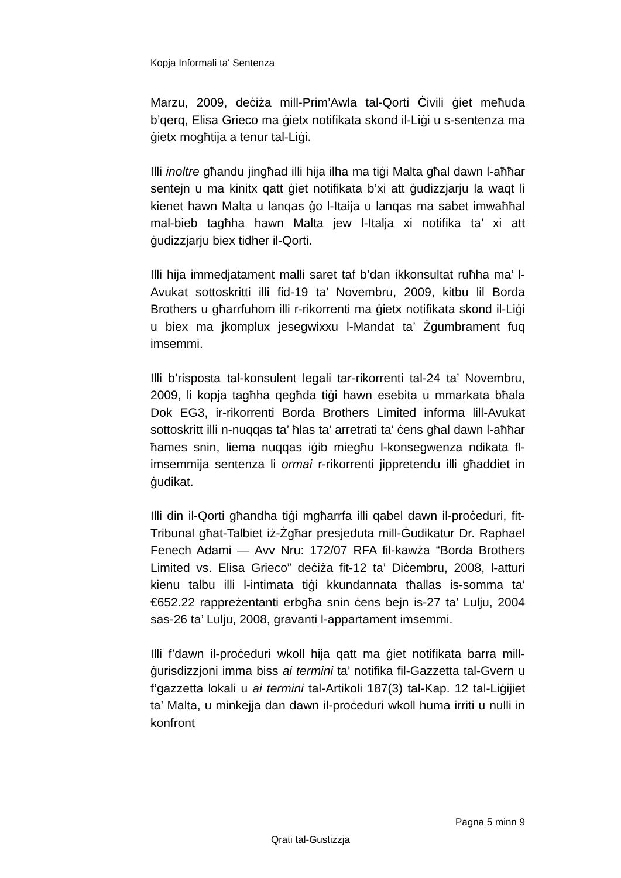Kopja Informali ta' Sentenza
Marzu, 2009, deċiża mill-Prim’Awla tal-Qorti Ċivili ġiet meħuda b’qerq, Elisa Grieco ma ġietx notifikata skond il-Liġi u s-sentenza ma ġietx mogħtija a tenur tal-Liġi.
Illi inoltre għandu jingħad illi hija ilha ma tiġi Malta għal dawn l-aħħar sentejn u ma kinitx qatt ġiet notifikata b’xi att ġudizzjarju la waqt li kienet hawn Malta u lanqas ġo l-Itaija u lanqas ma sabet imwaħħal mal-bieb tagħha hawn Malta jew l-Italja xi notifika ta’ xi att ġudizzjarju biex tidher il-Qorti.
Illi hija immedjatament malli saret taf b’dan ikkonsultat ruħha ma’ l-Avukat sottoskritti illi fid-19 ta’ Novembru, 2009, kitbu lil Borda Brothers u għarrfuhom illi r-rikorrenti ma ġietx notifikata skond il-Liġi u biex ma jkomplux jesegwixxu l-Mandat ta’ Żgumbrament fuq imsemmi.
Illi b’risposta tal-konsulent legali tar-rikorrenti tal-24 ta’ Novembru, 2009, li kopja tagħha qegħda tiġi hawn esebita u mmarkata bħala Dok EG3, ir-rikorrenti Borda Brothers Limited informa lill-Avukat sottoskritt illi n-nuqqas ta’ ħlas ta’ arretrati ta’ ċens għal dawn l-aħħar ħames snin, liema nuqqas iġib miegħu l-konsegwenza ndikata fl-imsemmija sentenza li ormai r-rikorrenti jippretendu illi għaddiet in ġudikat.
Illi din il-Qorti għandha tiġi mgħarrfa illi qabel dawn il-proċeduri, fit-Tribunal għat-Talbiet iż-Żgħar presjeduta mill-Ġudikatur Dr. Raphael Fenech Adami — Avv Nru: 172/07 RFA fil-kawża “Borda Brothers Limited vs. Elisa Grieco” deċiża fit-12 ta’ Diċembru, 2008, l-atturi kienu talbu illi l-intimata tiġi kkundannata tħallas is-somma ta’ €652.22 rappreżentanti erbgħa snin ċens bejn is-27 ta’ Lulju, 2004 sas-26 ta’ Lulju, 2008, gravanti l-appartament imsemmi.
Illi f’dawn il-proċeduri wkoll hija qatt ma ġiet notifikata barra mill-ġurisdizzjoni imma biss ai termini ta’ notifika fil-Gazzetta tal-Gvern u f’gazzetta lokali u ai termini tal-Artikoli 187(3) tal-Kap. 12 tal-Liġijiet ta’ Malta, u minkejja dan dawn il-proċeduri wkoll huma irriti u nulli in konfront
Pagna 5 minn 9
Qrati tal-Gustizzja